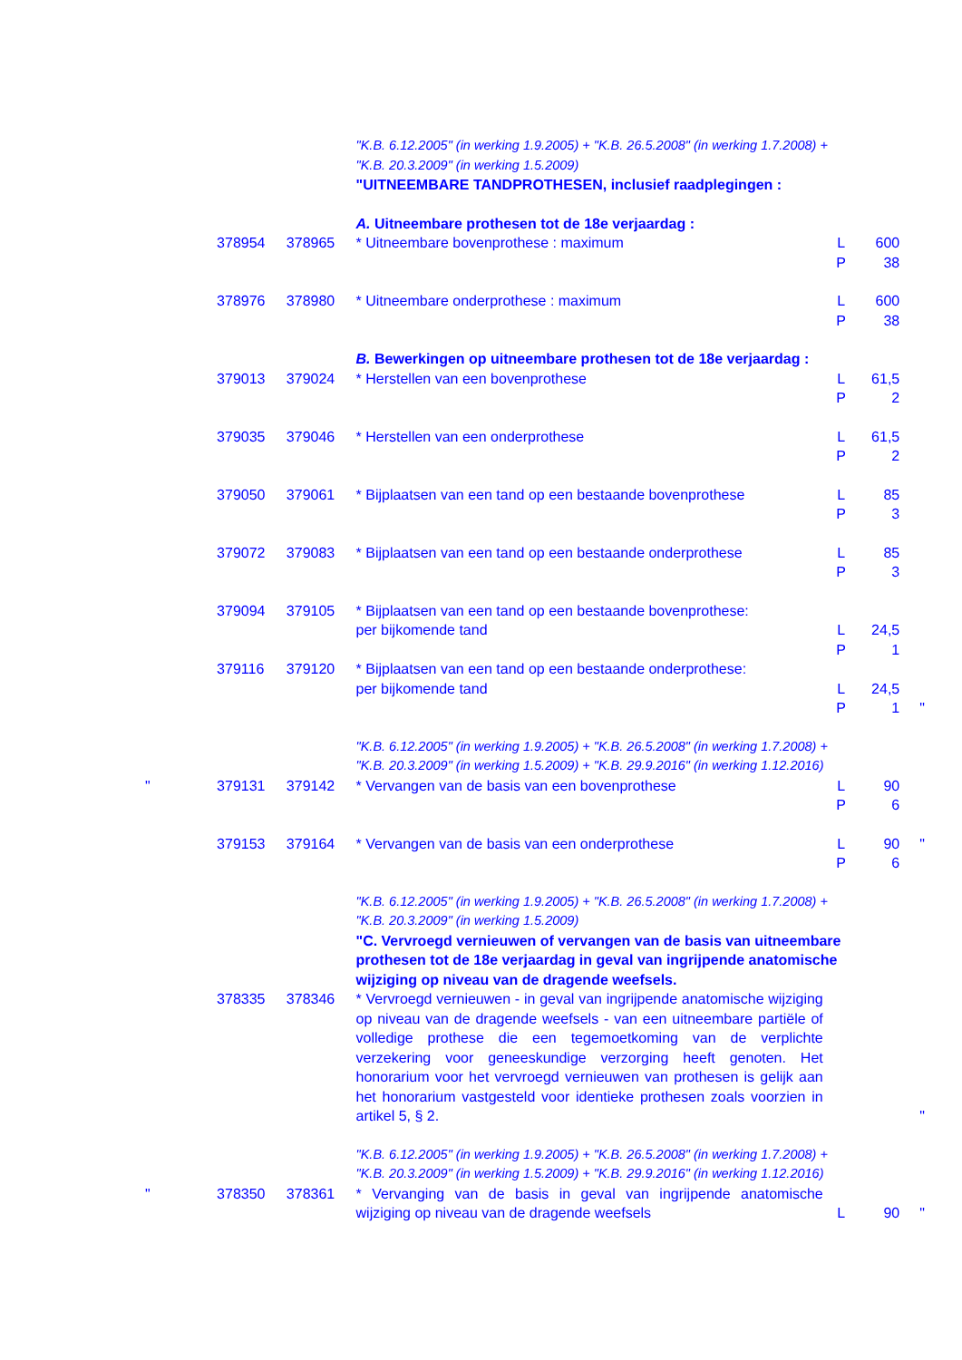| | | | "K.B. 6.12.2005" (in werking 1.9.2005) + "K.B. 26.5.2008" (in werking 1.7.2008) + "K.B. 20.3.2009" (in werking 1.5.2009) | | | |
| | | | "UITNEEMBARE TANDPROTHESEN, inclusief raadplegingen : | | | |
| | | | A. Uitneembare prothesen tot de 18e verjaardag : | | | |
| | 378954 | 378965 | * Uitneembare bovenprothese : maximum | L P | 600 38 | |
| | 378976 | 378980 | * Uitneembare onderprothese : maximum | L P | 600 38 | |
| | | | B. Bewerkingen op uitneembare prothesen tot de 18e verjaardag : | | | |
| | 379013 | 379024 | * Herstellen van een bovenprothese | L P | 61,5 2 | |
| | 379035 | 379046 | * Herstellen van een onderprothese | L P | 61,5 2 | |
| | 379050 | 379061 | * Bijplaatsen van een tand op een bestaande bovenprothese | L P | 85 3 | |
| | 379072 | 379083 | * Bijplaatsen van een tand op een bestaande onderprothese | L P | 85 3 | |
| | 379094 | 379105 | * Bijplaatsen van een tand op een bestaande bovenprothese: per bijkomende tand | L P | 24,5 1 | |
| | 379116 | 379120 | * Bijplaatsen van een tand op een bestaande onderprothese: per bijkomende tand | L P | 24,5 1 | " |
| | | | "K.B. 6.12.2005" (in werking 1.9.2005) + "K.B. 26.5.2008" (in werking 1.7.2008) + "K.B. 20.3.2009" (in werking 1.5.2009) + "K.B. 29.9.2016" (in werking 1.12.2016) | | | |
| " | 379131 | 379142 | * Vervangen van de basis van een bovenprothese | L P | 90 6 | |
| | 379153 | 379164 | * Vervangen van de basis van een onderprothese | L P | 90 6 | " |
| | | | "K.B. 6.12.2005" (in werking 1.9.2005) + "K.B. 26.5.2008" (in werking 1.7.2008) + "K.B. 20.3.2009" (in werking 1.5.2009) | | | |
| | | | "C. Vervroegd vernieuwen of vervangen van de basis van uitneembare prothesen tot de 18e verjaardag in geval van ingrijpende anatomische wijziging op niveau van de dragende weefsels. | | | |
| | 378335 | 378346 | * Vervroegd vernieuwen - in geval van ingrijpende anatomische wijziging op niveau van de dragende weefsels - van een uitneembare partiële of volledige prothese die een tegemoetkoming van de verplichte verzekering voor geneeskundige verzorging heeft genoten. Het honorarium voor het vervroegd vernieuwen van prothesen is gelijk aan het honorarium vastgesteld voor identieke prothesen zoals voorzien in artikel 5, § 2. | | | " |
| | | | "K.B. 6.12.2005" (in werking 1.9.2005) + "K.B. 26.5.2008" (in werking 1.7.2008) + "K.B. 20.3.2009" (in werking 1.5.2009) + "K.B. 29.9.2016" (in werking 1.12.2016) | | | |
| " | 378350 | 378361 | * Vervanging van de basis in geval van ingrijpende anatomische wijziging op niveau van de dragende weefsels | L | 90 | " |